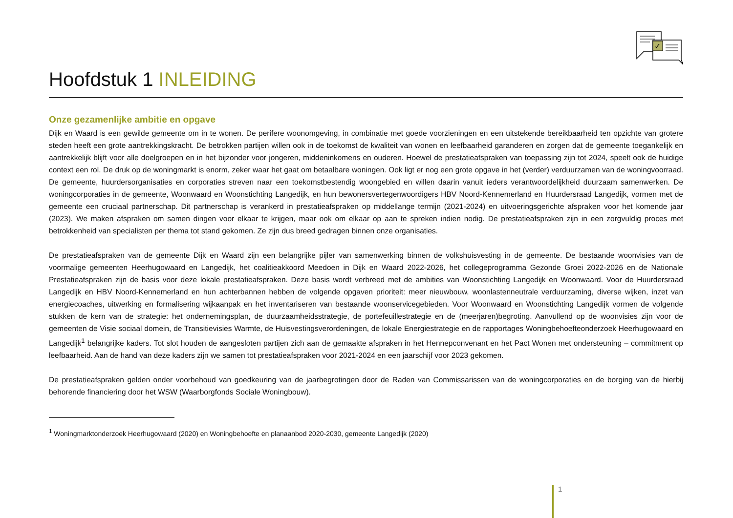✓
Hoofdstuk 1 INLEIDING
Onze gezamenlijke ambitie en opgave
Dijk en Waard is een gewilde gemeente om in te wonen. De perifere woonomgeving, in combinatie met goede voorzieningen en een uitstekende bereikbaarheid ten opzichte van grotere steden heeft een grote aantrekkingskracht. De betrokken partijen willen ook in de toekomst de kwaliteit van wonen en leefbaarheid garanderen en zorgen dat de gemeente toegankelijk en aantrekkelijk blijft voor alle doelgroepen en in het bijzonder voor jongeren, middeninkomens en ouderen. Hoewel de prestatieafspraken van toepassing zijn tot 2024, speelt ook de huidige context een rol. De druk op de woningmarkt is enorm, zeker waar het gaat om betaalbare woningen. Ook ligt er nog een grote opgave in het (verder) verduurzamen van de woningvoorraad. De gemeente, huurdersorganisaties en corporaties streven naar een toekomstbestendig woongebied en willen daarin vanuit ieders verantwoordelijkheid duurzaam samenwerken. De woningcorporaties in de gemeente, Woonwaard en Woonstichting Langedijk, en hun bewonersvertegenwoordigers HBV Noord-Kennemerland en Huurdersraad Langedijk, vormen met de gemeente een cruciaal partnerschap. Dit partnerschap is verankerd in prestatieafspraken op middellange termijn (2021-2024) en uitvoeringsgerichte afspraken voor het komende jaar (2023). We maken afspraken om samen dingen voor elkaar te krijgen, maar ook om elkaar op aan te spreken indien nodig. De prestatieafspraken zijn in een zorgvuldig proces met betrokkenheid van specialisten per thema tot stand gekomen. Ze zijn dus breed gedragen binnen onze organisaties.
De prestatieafspraken van de gemeente Dijk en Waard zijn een belangrijke pijler van samenwerking binnen de volkshuisvesting in de gemeente. De bestaande woonvisies van de voormalige gemeenten Heerhugowaard en Langedijk, het coalitieakkoord Meedoen in Dijk en Waard 2022-2026, het collegeprogramma Gezonde Groei 2022-2026 en de Nationale Prestatieafspraken zijn de basis voor deze lokale prestatieafspraken. Deze basis wordt verbreed met de ambities van Woonstichting Langedijk en Woonwaard. Voor de Huurdersraad Langedijk en HBV Noord-Kennemerland en hun achterbannen hebben de volgende opgaven prioriteit: meer nieuwbouw, woonlastenneutrale verduurzaming, diverse wijken, inzet van energiecoaches, uitwerking en formalisering wijkaanpak en het inventariseren van bestaande woonservicegebieden. Voor Woonwaard en Woonstichting Langedijk vormen de volgende stukken de kern van de strategie: het ondernemingsplan, de duurzaamheidsstrategie, de portefeuillestrategie en de (meerjaren)begroting. Aanvullend op de woonvisies zijn voor de gemeenten de Visie sociaal domein, de Transitievisies Warmte, de Huisvestingsverordeningen, de lokale Energiestrategie en de rapportages Woningbehoefteonderzoek Heerhugowaard en Langedijk<sup>1</sup> belangrijke kaders. Tot slot houden de aangesloten partijen zich aan de gemaakte afspraken in het Hennepconvenant en het Pact Wonen met ondersteuning – commitment op leefbaarheid. Aan de hand van deze kaders zijn we samen tot prestatieafspraken voor 2021-2024 en een jaarschijf voor 2023 gekomen.
De prestatieafspraken gelden onder voorbehoud van goedkeuring van de jaarbegrotingen door de Raden van Commissarissen van de woningcorporaties en de borging van de hierbij behorende financiering door het WSW (Waarborgfonds Sociale Woningbouw).
<sup>1</sup> Woningmarktonderzoek Heerhugowaard (2020) en Woningbehoefte en planaanbod 2020-2030, gemeente Langedijk (2020)
1